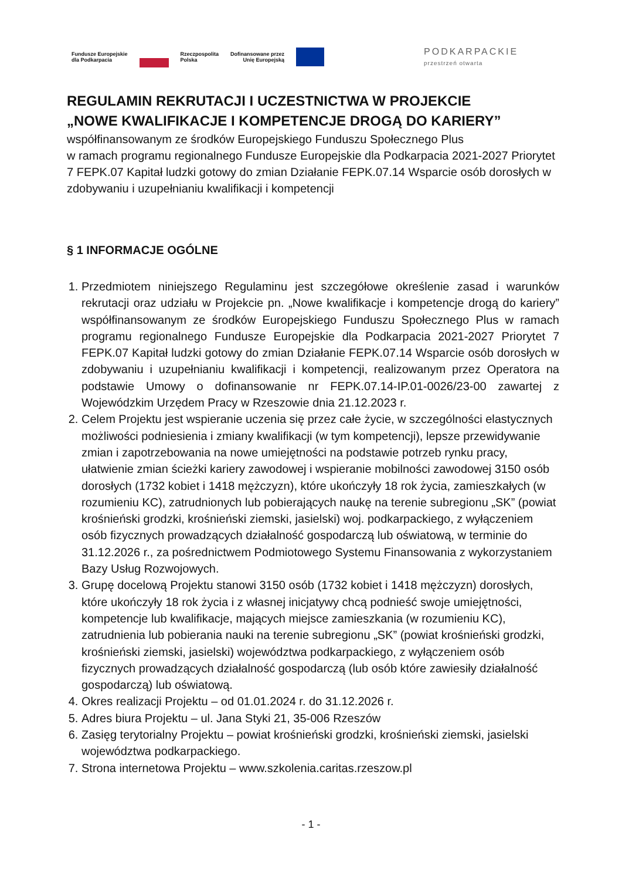Fundusze Europejskie
dla Podkarpacia
Rzeczpospolita
Polska
Dofinansowane przez
Unię Europejską
PODKARPACKIE
przestrzeń otwarta
REGULAMIN REKRUTACJI I UCZESTNICTWA W PROJEKCIE
„NOWE KWALIFIKACJE I KOMPETENCJE DROGĄ DO KARIERY”
współfinansowanym ze środków Europejskiego Funduszu Społecznego Plus
w ramach programu regionalnego Fundusze Europejskie dla Podkarpacia 2021-2027 Priorytet 7 FEPK.07 Kapitał ludzki gotowy do zmian Działanie FEPK.07.14 Wsparcie osób dorosłych w zdobywaniu i uzupełnianiu kwalifikacji i kompetencji
§ 1 INFORMACJE OGÓLNE
1. Przedmiotem niniejszego Regulaminu jest szczegółowe określenie zasad i warunków rekrutacji oraz udziału w Projekcie pn. „Nowe kwalifikacje i kompetencje drogą do kariery” współfinansowanym ze środków Europejskiego Funduszu Społecznego Plus w ramach programu regionalnego Fundusze Europejskie dla Podkarpacia 2021-2027 Priorytet 7 FEPK.07 Kapitał ludzki gotowy do zmian Działanie FEPK.07.14 Wsparcie osób dorosłych w zdobywaniu i uzupełnianiu kwalifikacji i kompetencji, realizowanym przez Operatora na podstawie Umowy o dofinansowanie nr FEPK.07.14-IP.01-0026/23-00 zawartej z Wojewódzkim Urzędem Pracy w Rzeszowie dnia 21.12.2023 r.
2. Celem Projektu jest wspieranie uczenia się przez całe życie, w szczególności elastycznych możliwości podniesienia i zmiany kwalifikacji (w tym kompetencji), lepsze przewidywanie zmian i zapotrzebowania na nowe umiejętności na podstawie potrzeb rynku pracy, ułatwienie zmian ścieżki kariery zawodowej i wspieranie mobilności zawodowej 3150 osób dorosłych (1732 kobiet i 1418 mężczyzn), które ukończyły 18 rok życia, zamieszkałych (w rozumieniu KC), zatrudnionych lub pobierających naukę na terenie subregionu „SK” (powiat krośnieński grodzki, krośnieński ziemski, jasielski) woj. podkarpackiego, z wyłączeniem osób fizycznych prowadzących działalność gospodarczą lub oświatową, w terminie do 31.12.2026 r., za pośrednictwem Podmiotowego Systemu Finansowania z wykorzystaniem Bazy Usług Rozwojowych.
3. Grupę docelową Projektu stanowi 3150 osób (1732 kobiet i 1418 mężczyzn) dorosłych, które ukończyły 18 rok życia i z własnej inicjatywy chcą podnieść swoje umiejętności, kompetencje lub kwalifikacje, mających miejsce zamieszkania (w rozumieniu KC), zatrudnienia lub pobierania nauki na terenie subregionu „SK” (powiat krośnieński grodzki, krośnieński ziemski, jasielski) województwa podkarpackiego, z wyłączeniem osób fizycznych prowadzących działalność gospodarczą (lub osób które zawiesiły działalność gospodarczą) lub oświatową.
4. Okres realizacji Projektu – od 01.01.2024 r. do 31.12.2026 r.
5. Adres biura Projektu – ul. Jana Styki 21, 35-006 Rzeszów
6. Zasięg terytorialny Projektu – powiat krośnieński grodzki, krośnieński ziemski, jasielski województwa podkarpackiego.
7. Strona internetowa Projektu – www.szkolenia.caritas.rzeszow.pl
- 1 -